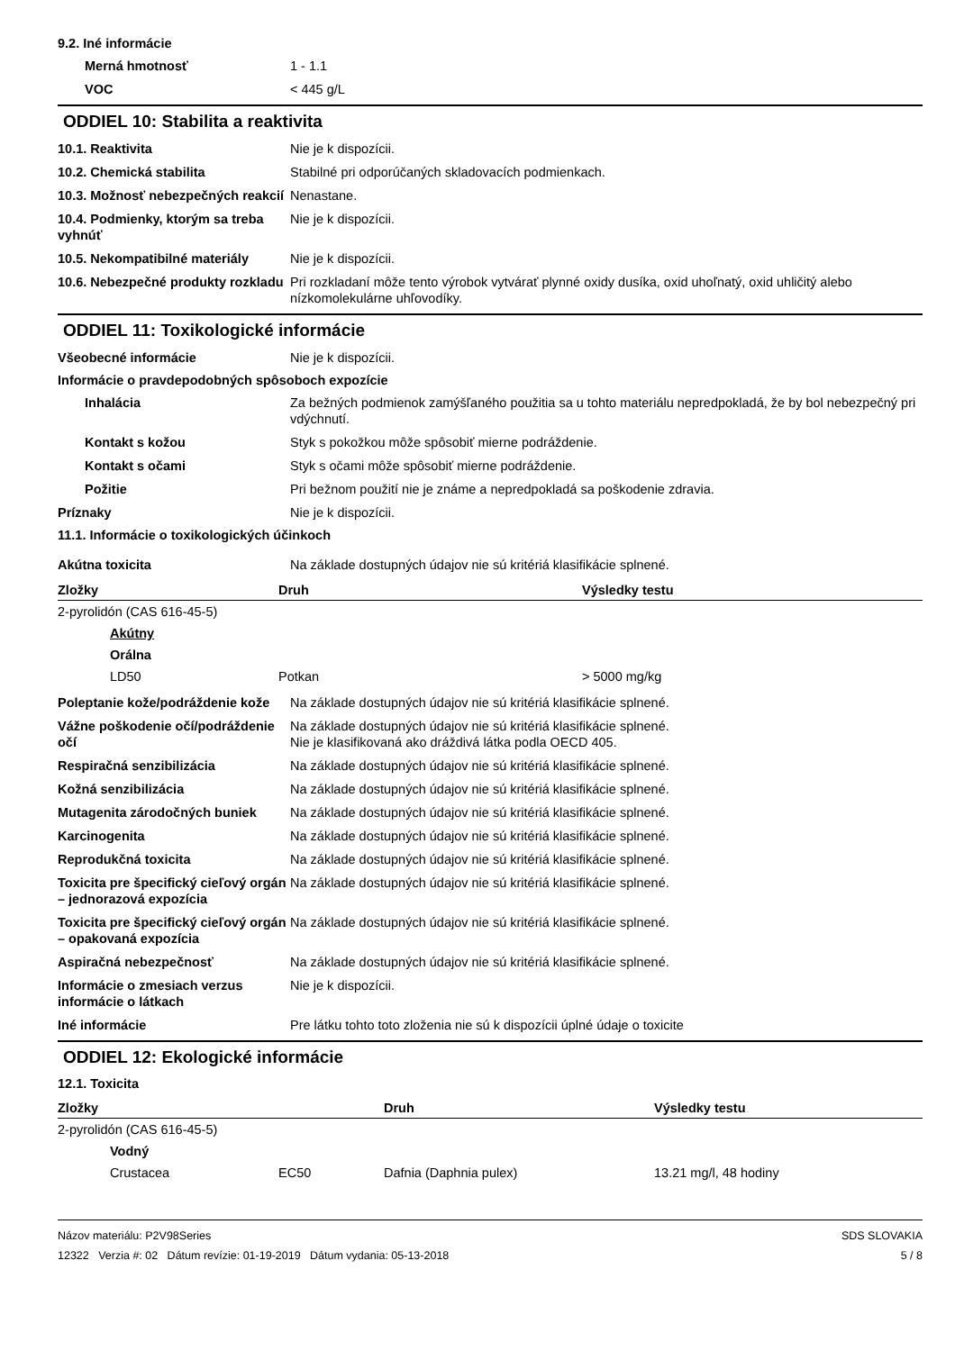9.2. Iné informácie
Merná hmotnosť 1 - 1.1
VOC < 445 g/L
ODDIEL 10: Stabilita a reaktivita
10.1. Reaktivita Nie je k dispozícii.
10.2. Chemická stabilita Stabilné pri odporúčaných skladovacích podmienkach.
10.3. Možnosť nebezpečných reakcií
Nenastane.
10.4. Podmienky, ktorým sa treba vyhnúť
Nie je k dispozícii.
10.5. Nekompatibilné materiály
Nie je k dispozícii.
10.6. Nebezpečné produkty rozkladu
Pri rozkladaní môže tento výrobok vytvárať plynné oxidy dusíka, oxid uhoľnatý, oxid uhličitý alebo nízkomolekulárne uhľovodíky.
ODDIEL 11: Toxikologické informácie
Všeobecné informácie Nie je k dispozícii.
Informácie o pravdepodobných spôsoboch expozície
Inhalácia Za bežných podmienok zamýšľaného použitia sa u tohto materiálu nepredpokladá, že by bol nebezpečný pri vdýchnutí.
Kontakt s kožou Styk s pokožkou môže spôsobiť mierne podráždenie.
Kontakt s očami Styk s očami môže spôsobiť mierne podráždenie.
Požitie Pri bežnom použití nie je známe a nepredpokladá sa poškodenie zdravia.
Príznaky Nie je k dispozícii.
11.1. Informácie o toxikologických účinkoch
Akútna toxicita Na základe dostupných údajov nie sú kritériá klasifikácie splnené.
| Zložky | Druh | Výsledky testu |
| --- | --- | --- |
| 2-pyrolidón (CAS 616-45-5) | | |
| Akútny | | |
| Orálna | | |
| LD50 | Potkan | > 5000 mg/kg |
Poleptanie kože/podráždenie kože
Na základe dostupných údajov nie sú kritériá klasifikácie splnené.
Vážne poškodenie očí/podráždenie očí
Na základe dostupných údajov nie sú kritériá klasifikácie splnené.
Nie je klasifikovaná ako dráždivá látka podla OECD 405.
Respiračná senzibilizácia Na základe dostupných údajov nie sú kritériá klasifikácie splnené.
Kožná senzibilizácia Na základe dostupných údajov nie sú kritériá klasifikácie splnené.
Mutagenita zárodočných buniek Na základe dostupných údajov nie sú kritériá klasifikácie splnené.
Karcinogenita Na základe dostupných údajov nie sú kritériá klasifikácie splnené.
Reprodukčná toxicita Na základe dostupných údajov nie sú kritériá klasifikácie splnené.
Toxicita pre špecifický cieľový orgán – jednorazová expozícia
Na základe dostupných údajov nie sú kritériá klasifikácie splnené.
Toxicita pre špecifický cieľový orgán – opakovaná expozícia
Na základe dostupných údajov nie sú kritériá klasifikácie splnené.
Aspiračná nebezpečnosť Na základe dostupných údajov nie sú kritériá klasifikácie splnené.
Informácie o zmesiach verzus informácie o látkach
Nie je k dispozícii.
Iné informácie Pre látku tohto toto zloženia nie sú k dispozícii úplné údaje o toxicite
ODDIEL 12: Ekologické informácie
12.1. Toxicita
| Zložky | | Druh | Výsledky testu |
| --- | --- | --- | --- |
| 2-pyrolidón (CAS 616-45-5) | | | |
| Vodný | | | |
| Crustacea | EC50 | Dafnia (Daphnia pulex) | 13.21 mg/l, 48 hodiny |
Názov materiálu: P2V98Series
12322 Verzia #: 02 Dátum revízie: 01-19-2019 Dátum vydania: 05-13-2018
SDS SLOVAKIA
5 / 8